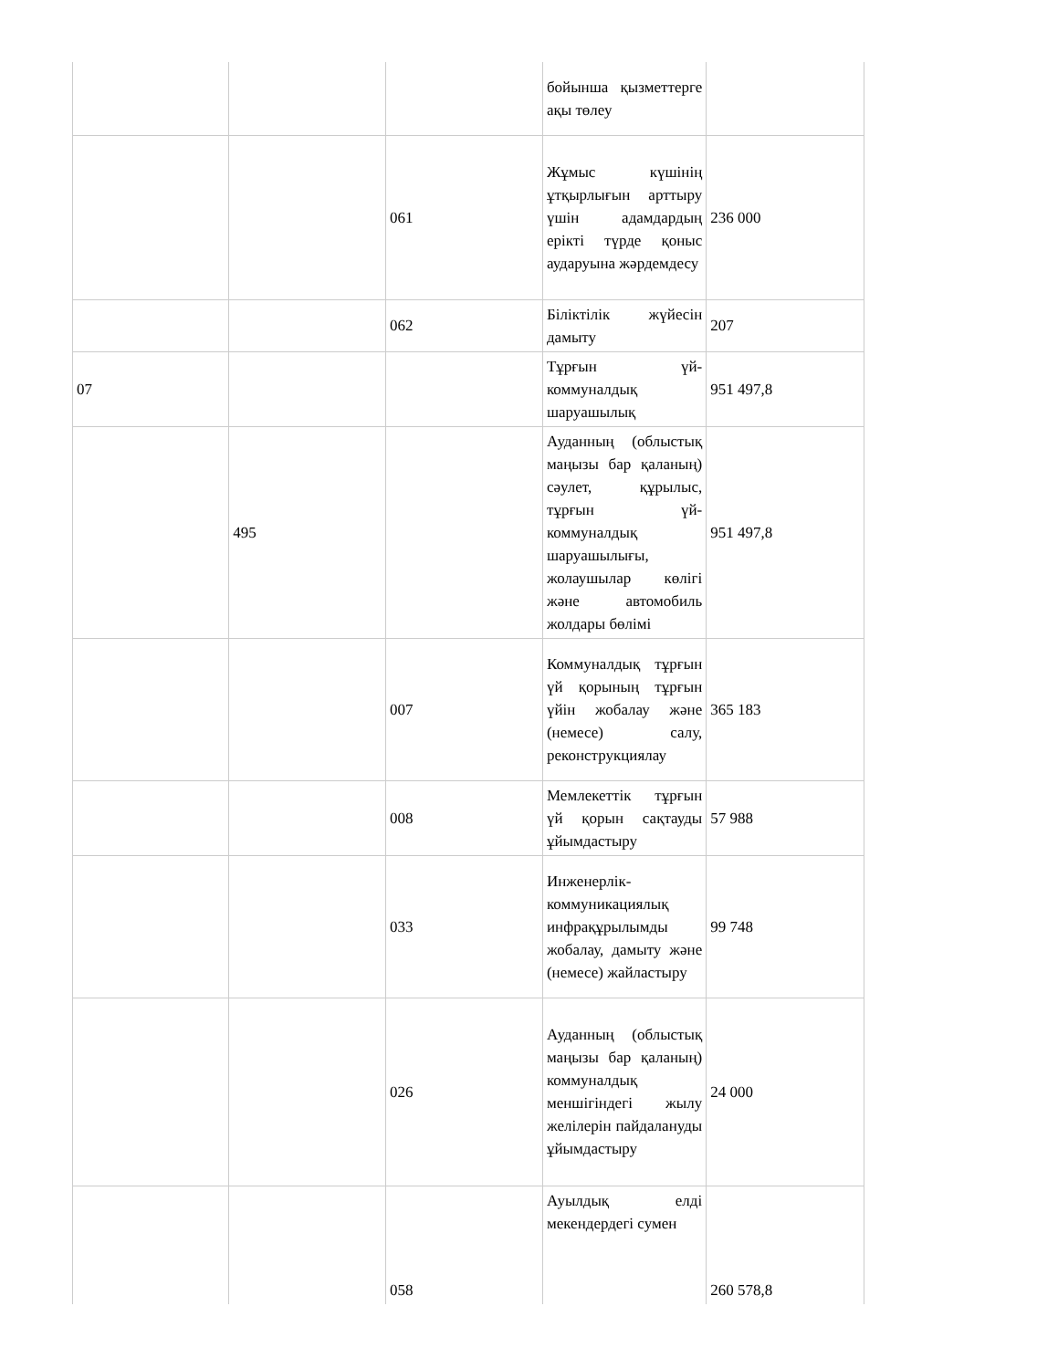| | | | бойынша қызметтерге ақы төлеу | |
| | | 061 | Жұмыс күшінің ұтқырлығын арттыру үшін адамдардың ерікті түрде қоныс аударуына жәрдемдесу | 236 000 |
| | | 062 | Біліктілік жүйесін дамыту | 207 |
| 07 | | | Тұрғын үй-коммуналдық шаруашылық | 951 497,8 |
| | 495 | | Ауданның (облыстық маңызы бар қаланың) сәулет, құрылыс, тұрғын үй-коммуналдық шаруашылығы, жолаушылар көлігі және автомобиль жолдары бөлімі | 951 497,8 |
| | | 007 | Коммуналдық тұрғын үй қорының тұрғын үйін жобалау және (немесе) салу, реконструкциялау | 365 183 |
| | | 008 | Мемлекеттік тұрғын үй қорын сақтауды ұйымдастыру | 57 988 |
| | | 033 | Инженерлік-коммуникациялық инфрақұрылымды жобалау, дамыту және (немесе) жайластыру | 99 748 |
| | | 026 | Ауданның (облыстық маңызы бар қаланың) коммуналдық меншігіндегі жылу желілерін пайдалануды ұйымдастыру | 24 000 |
| | | 058 | Ауылдық елді мекендердегі сумен | 260 578,8 |